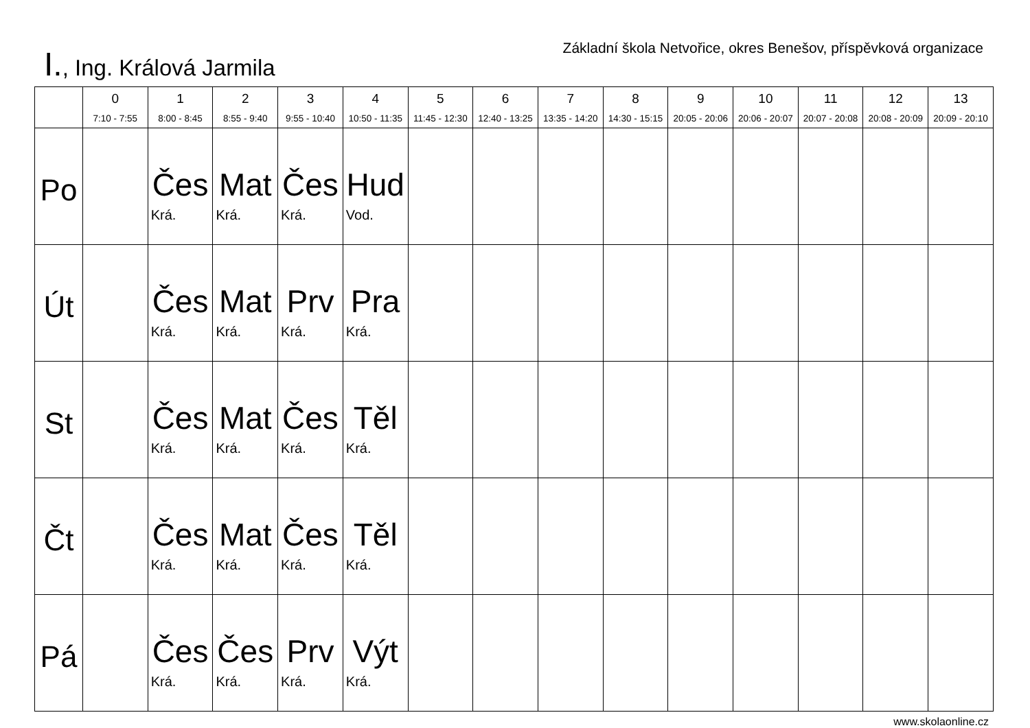I., Ing. Králová Jarmila
Základní škola Netvořice, okres Benešov, příspěvková organizace
| | 0 7:10 - 7:55 | 1 8:00 - 8:45 | 2 8:55 - 9:40 | 3 9:55 - 10:40 | 4 10:50 - 11:35 | 5 11:45 - 12:30 | 6 12:40 - 13:25 | 7 13:35 - 14:20 | 8 14:30 - 15:15 | 9 20:05 - 20:06 | 10 20:06 - 20:07 | 11 20:07 - 20:08 | 12 20:08 - 20:09 | 13 20:09 - 20:10 |
| --- | --- | --- | --- | --- | --- | --- | --- | --- | --- | --- | --- | --- | --- | --- |
| Po | | Čes Krá. | Mat Krá. | Čes Krá. | Hud Vod. | | | | | | | | | |
| Út | | Čes Krá. | Mat Krá. | Prv Krá. | Pra Krá. | | | | | | | | | |
| St | | Čes Krá. | Mat Krá. | Čes Krá. | Těl Krá. | | | | | | | | | |
| Čt | | Čes Krá. | Mat Krá. | Čes Krá. | Těl Krá. | | | | | | | | | |
| Pá | | Čes Krá. | Čes Krá. | Prv Krá. | Výt Krá. | | | | | | | | | |
www.skolaonline.cz